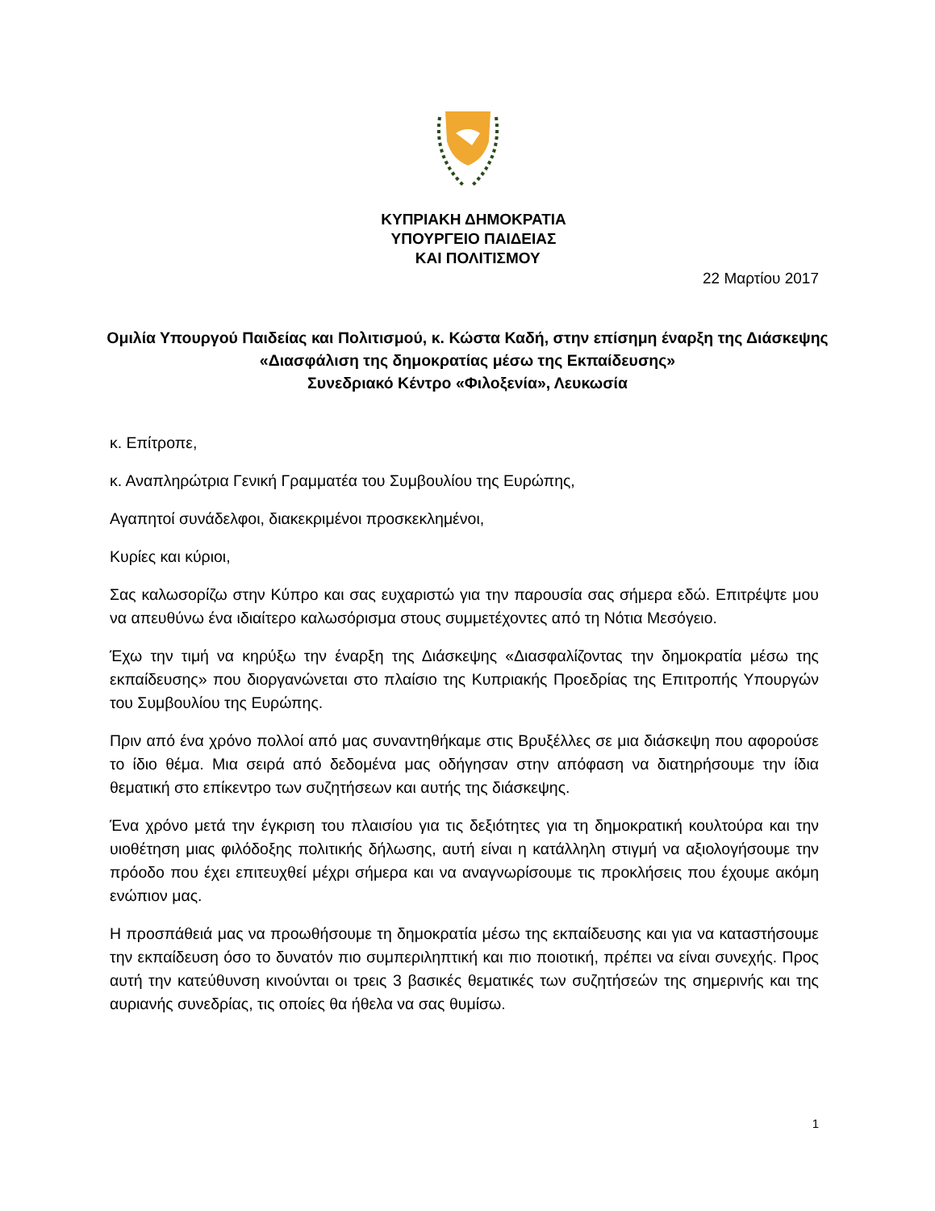ΚΥΠΡΙΑΚΗ ΔΗΜΟΚΡΑΤΙΑ
ΥΠΟΥΡΓΕΙΟ ΠΑΙΔΕΙΑΣ
ΚΑΙ ΠΟΛΙΤΙΣΜΟΥ
22 Μαρτίου 2017
Ομιλία Υπουργού Παιδείας και Πολιτισμού, κ. Κώστα Καδή, στην επίσημη έναρξη της Διάσκεψης «Διασφάλιση της δημοκρατίας μέσω της Εκπαίδευσης»
Συνεδριακό Κέντρο «Φιλοξενία», Λευκωσία
κ. Επίτροπε,
κ. Αναπληρώτρια Γενική Γραμματέα του Συμβουλίου της Ευρώπης,
Αγαπητοί συνάδελφοι, διακεκριμένοι προσκεκλημένοι,
Κυρίες και κύριοι,
Σας καλωσορίζω στην Κύπρο και σας ευχαριστώ για την παρουσία σας σήμερα εδώ. Επιτρέψτε μου να απευθύνω ένα ιδιαίτερο καλωσόρισμα στους συμμετέχοντες από τη Νότια Μεσόγειο.
Έχω την τιμή να κηρύξω την έναρξη της Διάσκεψης «Διασφαλίζοντας την δημοκρατία μέσω της εκπαίδευσης» που διοργανώνεται στο πλαίσιο της Κυπριακής Προεδρίας της Επιτροπής Υπουργών του Συμβουλίου της Ευρώπης.
Πριν από ένα χρόνο πολλοί από μας συναντηθήκαμε στις Βρυξέλλες σε μια διάσκεψη που αφορούσε το ίδιο θέμα. Μια σειρά από δεδομένα μας οδήγησαν στην απόφαση να διατηρήσουμε την ίδια θεματική στο επίκεντρο των συζητήσεων και αυτής της διάσκεψης.
Ένα χρόνο μετά την έγκριση του πλαισίου για τις δεξιότητες για τη δημοκρατική κουλτούρα και την υιοθέτηση μιας φιλόδοξης πολιτικής δήλωσης, αυτή είναι η κατάλληλη στιγμή να αξιολογήσουμε την πρόοδο που έχει επιτευχθεί μέχρι σήμερα και να αναγνωρίσουμε τις προκλήσεις που έχουμε ακόμη ενώπιον μας.
Η προσπάθειά μας να προωθήσουμε τη δημοκρατία μέσω της εκπαίδευσης και για να καταστήσουμε την εκπαίδευση όσο το δυνατόν πιο συμπεριληπτική και πιο ποιοτική, πρέπει να είναι συνεχής. Προς αυτή την κατεύθυνση κινούνται οι τρεις 3 βασικές θεματικές των συζητήσεών της σημερινής και της αυριανής συνεδρίας, τις οποίες θα ήθελα να σας θυμίσω.
1